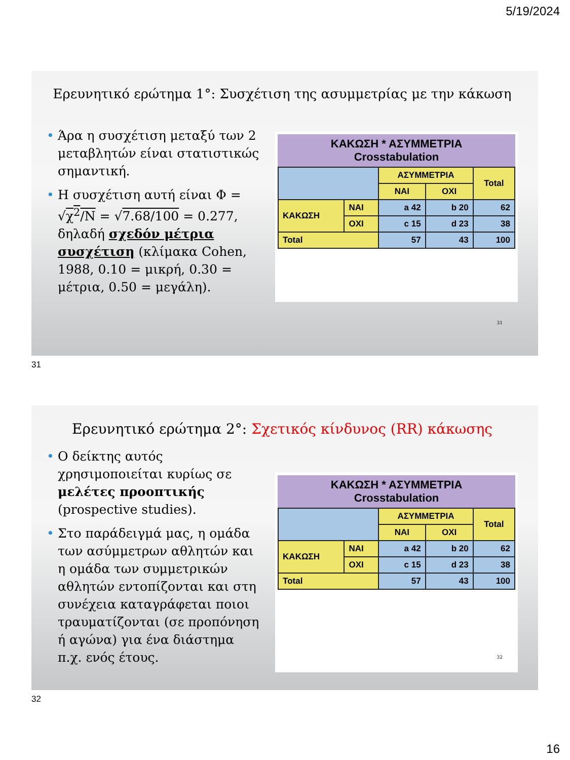5/19/2024
Ερευνητικό ερώτημα 1°: Συσχέτιση της ασυμμετρίας με την κάκωση
• Άρα η συσχέτιση μεταξύ των 2 μεταβλητών είναι στατιστικώς σημαντική.
• Η συσχέτιση αυτή είναι Φ = √χ<sup>2</sup>/N = √7.68/100 = 0.277, δηλαδή σχεδόν μέτρια συσχέτιση (κλίμακα Cohen, 1988, 0.10 = μικρή, 0.30 = μέτρια, 0.50 = μεγάλη).
ΚΑΚΩΣΗ * ΑΣΥΜΜΕΤΡΙΑ
Crosstabulation
| | | ΑΣΥΜΜΕΤΡΙΑ | | Total |
| | | ΝΑΙ | ΟΧΙ | |
| ΚΑΚΩΣΗ | ΝΑΙ | a 42 | b 20 | 62 |
| | ΟΧΙ | c 15 | d 23 | 38 |
| Total | | 57 | 43 | 100 |
31
31
Ερευνητικό ερώτημα 2°: Σχετικός κίνδυνος (RR) κάκωσης
• Ο δείκτης αυτός χρησιμοποιείται κυρίως σε μελέτες προοπτικής (prospective studies).
• Στο παράδειγμά μας, η ομάδα των ασύμμετρων αθλητών και η ομάδα των συμμετρικών αθλητών εντοπίζονται και στη συνέχεια καταγράφεται ποιοι τραυματίζονται (σε προπόνηση ή αγώνα) για ένα διάστημα π.χ. ενός έτους.
ΚΑΚΩΣΗ * ΑΣΥΜΜΕΤΡΙΑ
Crosstabulation
| | | ΑΣΥΜΜΕΤΡΙΑ | | Total |
| | | ΝΑΙ | ΟΧΙ | |
| ΚΑΚΩΣΗ | ΝΑΙ | a 42 | b 20 | 62 |
| | ΟΧΙ | c 15 | d 23 | 38 |
| Total | | 57 | 43 | 100 |
32
32
16